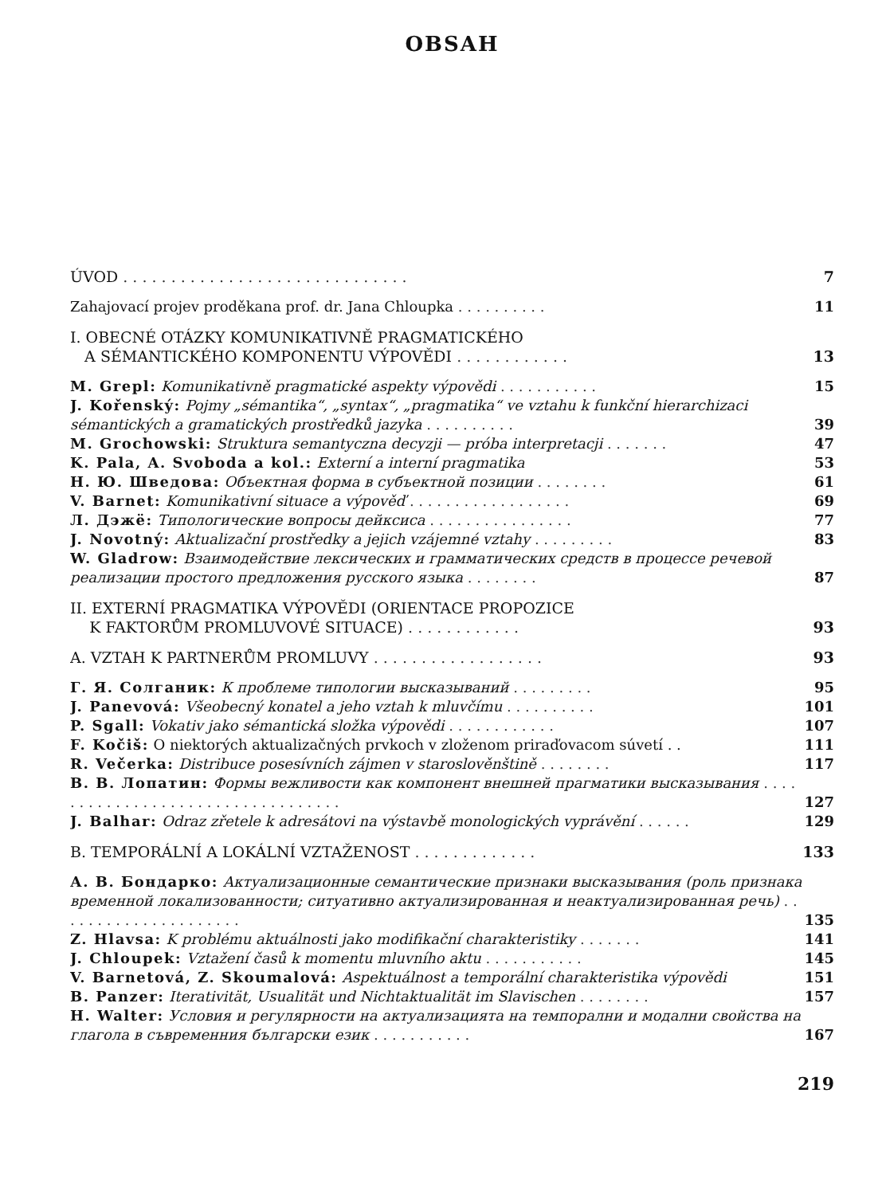OBSAH
ÚVOD . . . . . . . . . . . . . . . . . . . . . . . . . . . . . . 7
Zahajovací projev proděkana prof. dr. Jana Chloupka . . . . . . . . . . 11
I. OBECNÉ OTÁZKY KOMUNIKATIVNĚ PRAGMATICKÉHO
A SÉMANTICKÉHO KOMPONENTU VÝPOVĚDI . . . . . . . . . . . . 13
M. Grepl: Komunikativně pragmatické aspekty výpovědi . . . . . . . . . . . 15
J. Kořenský: Pojmy „sémantika“, „syntax“, „pragmatika“ ve vztahu k funkční hierarchizaci sémantických a gramatických prostředků jazyka . . . . . . . . . . 39
M. Grochowski: Struktura semantyczna decyzji — próba interpretacji . . . . . . . 47
K. Pala, A. Svoboda a kol.: Externí a interní pragmatika 53
Н. Ю. Шведова: Объектная форма в субъектной позиции . . . . . . . . 61
V. Barnet: Komunikativní situace a výpověď . . . . . . . . . . . . . . . . . . 69
Л. Дэжё: Типологические вопросы дейксиса . . . . . . . . . . . . . . . . 77
J. Novotný: Aktualizační prostředky a jejich vzájemné vztahy . . . . . . . . . 83
W. Gladrow: Взаимодействие лексических и грамматических средств в процессе речевой реализации простого предложения русского языка . . . . . . . . 87
II. EXTERNÍ PRAGMATIKA VÝPOVĚDI (ORIENTACE PROPOZICE
K FAKTORŮM PROMLUVOVÉ SITUACE) . . . . . . . . . . . . 93
A. VZTAH K PARTNERŮM PROMLUVY . . . . . . . . . . . . . . . . . . 93
Г. Я. Солганик: К проблеме типологии высказываний . . . . . . . . . 95
J. Panevová: Všeobecný konatel a jeho vztah k mluvčímu . . . . . . . . . . 101
P. Sgall: Vokativ jako sémantická složka výpovědi . . . . . . . . . . . . 107
F. Kočiš: O niektorých aktualizačných prvkoch v zloženom priraďovacom súvetí . . 111
R. Večerka: Distribuce posesívních zájmen v staroslověnštině . . . . . . . . 117
В. В. Лопатин: Формы вежливости как компонент внешней прагматики высказывания . . . . . . . . . . . . . . . . . . . . . . . . . . . . . . . . . . 127
J. Balhar: Odraz zřetele k adresátovi na výstavbě monologických vyprávění . . . . . . 129
B. TEMPORÁLNÍ A LOKÁLNÍ VZTAŽENOST . . . . . . . . . . . . . 133
А. В. Бондарко: Актуализационные семантические признаки высказывания (роль признака временной локализованности; ситуативно актуализированная и неактуализированная речь) . . . . . . . . . . . . . . . . . . . . . 135
Z. Hlavsa: K problému aktuálnosti jako modifikační charakteristiky . . . . . . . 141
J. Chloupek: Vztažení časů k momentu mluvního aktu . . . . . . . . . . . 145
V. Barnetová, Z. Skoumalová: Aspektuálnost a temporální charakteristika výpovědi 151
B. Panzer: Iterativität, Usualität und Nichtaktualität im Slavischen . . . . . . . . 157
H. Walter: Условия и регулярности на актуализацията на темпорални и модални свойства на глагола в съвременния български език . . . . . . . . . . . 167
219